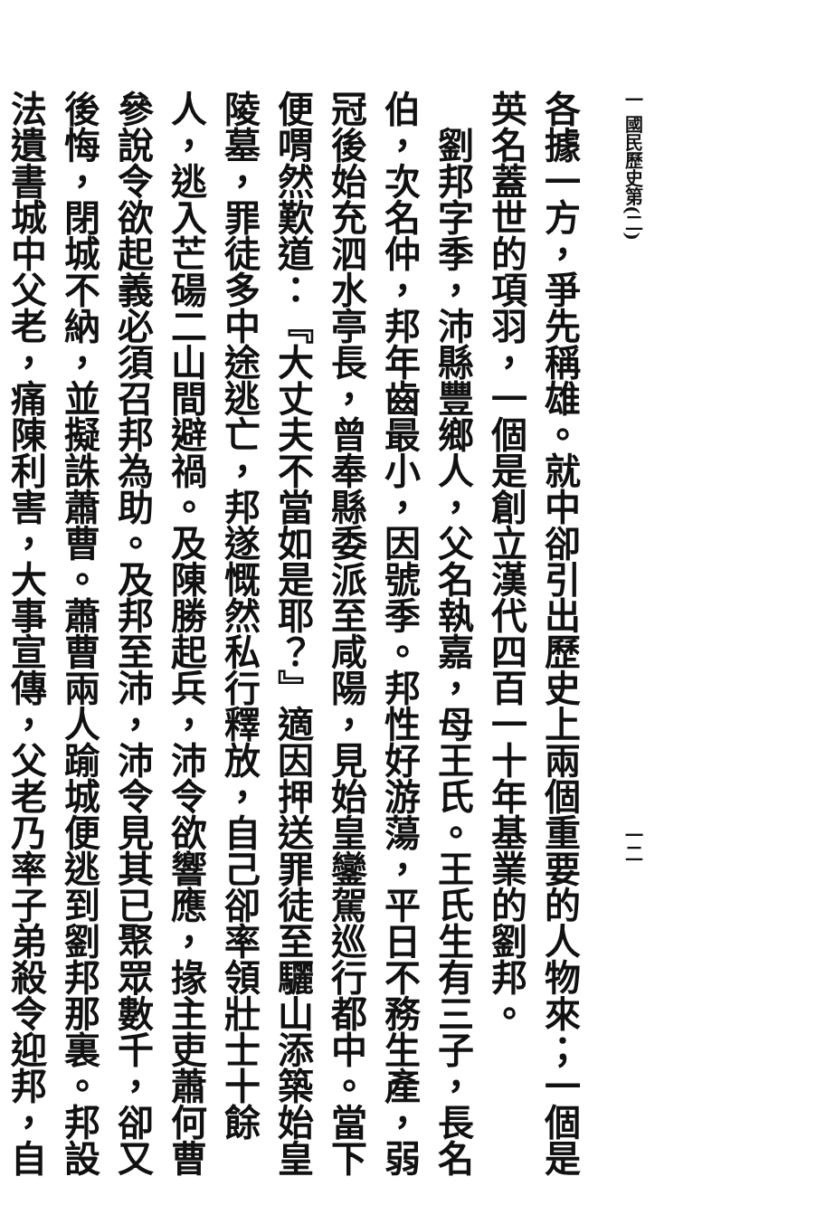一 國民歷史第(二) 一二
各據一方，爭先稱雄。就中卻引出歷史上兩個重要的人物來；一個是英名蓋世的項羽，一個是創立漢代四百一十年基業的劉邦。
劉邦字季，沛縣豐鄉人，父名執嘉，母王氏。王氏生有三子，長名伯，次名仲，邦年齒最小，因號季。邦性好游蕩，平日不務生產，弱冠後始充泗水亭長，曾奉縣委派至咸陽，見始皇鑾駕巡行都中。當下便喟然歎道：『大丈夫不當如是耶？』適因押送罪徒至驪山添築始皇陵墓，罪徒多中途逃亡，邦遂慨然私行釋放，自己卻率領壯士十餘人，逃入芒碭二山間避禍。及陳勝起兵，沛令欲響應，掾主吏蕭何曹參說令欲起義必須召邦為助。及邦至沛，沛令見其已聚眾數千，卻又後悔，閉城不納，並擬誅蕭曹。蕭曹兩人踰城便逃到劉邦那裏。邦設法遺書城中父老，痛陳利害，大事宣傳，父老乃率子弟殺令迎邦，自